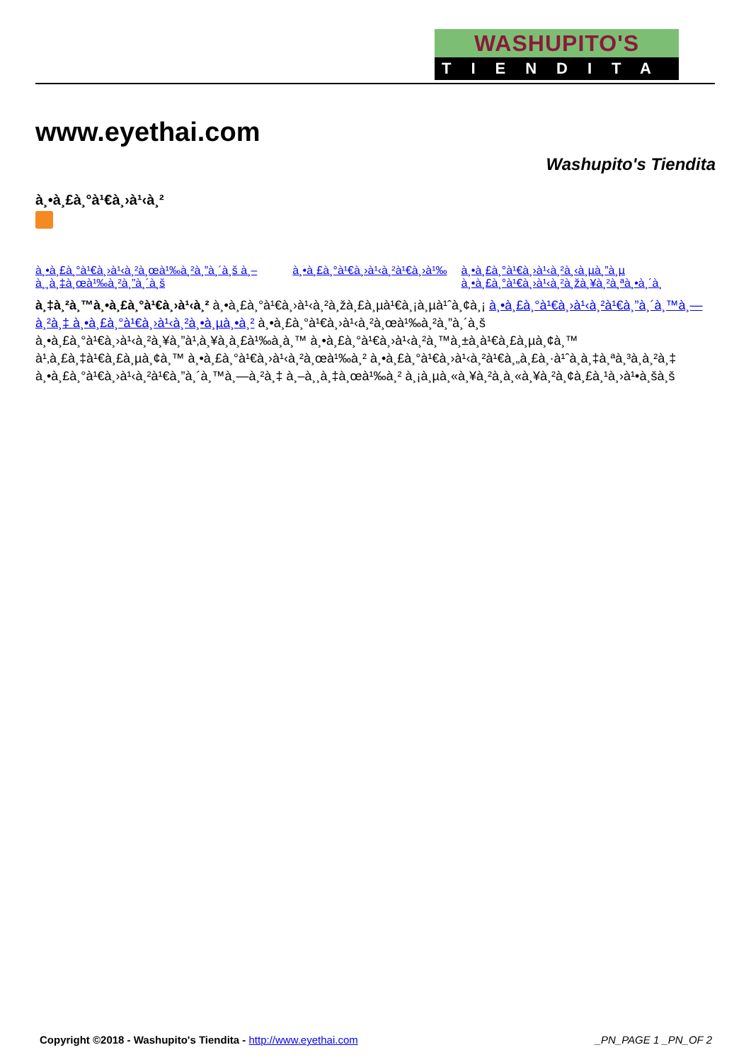WASHUPITO'S
TIENDITA
www.eyethai.com
Washupito's Tiendita
à¸•à¸£à¸°à¹€à¸›à¹‹à¸²
à¸•à¸£à¸°à¹€à¸›à¹‹à¸²à¸œà¹‰à¸²à¸”à¸´à¸š à¸–à¸¸à¸‡à¸œà¹‰à¸²à¸”à¸´à¸š à¸•à¸£à¸°à¹€à¸›à¹‹à¸²à¹€à¸›à¹‰ à¸•à¸£à¸°à¹€à¸›à¹‹à¸²à¸‹à¸µà¸”à¸µ à¸•à¸£à¸°à¹€à¸›à¹‹à¸²à¸žà¸¥à¸²à¸ªà¸•à¸´à¸
à¸‡à¸²à¸™à¸•à¸£à¸°à¹€à¸›à¹‹à¸² à¸•à¸£à¸°à¹€à¸›à¹‹à¸²à¸žà¸£à¸µà¹€à¸¡à¸µà¹ˆà¸¢à¸¡ à¸•à¸£à¸°à¹€à¸›à¹‹à¸²à¹€à¸”à¸´à¸™à¸—à¸²à¸‡ à¸•à¸£à¸°à¹€à¸›à¹‹à¸²à¸•à¸µà¸•à¸² à¸•à¸£à¸°à¹€à¸›à¹‹à¸²à¸œà¹‰à¸²à¸”à¸´à¸š à¸•à¸£à¸°à¹€à¸›à¹‹à¸²à¸¥à¸”à¹‚à¸¥à¸à¸£à¹‰à¸­à¸™ à¸•à¸£à¸°à¹€à¸›à¹‹à¸²à¸™à¸±à¸à¹€à¸£à¸µà¸¢à¸™ à¹‚à¸£à¸‡à¹€à¸£à¸µà¸¢à¸™ à¸•à¸£à¸°à¹€à¸›à¹‹à¸²à¸œà¹‰à¸² à¸•à¸£à¸°à¹€à¸›à¹‹à¸²à¹€à¸„à¸£à¸·à¹ˆà¸­à¸‡à¸ªà¸³à¸­à¸²à¸‡ à¸•à¸£à¸°à¹€à¸›à¹‹à¸²à¹€à¸”à¸´à¸™à¸—à¸²à¸‡ à¸–à¸¸à¸‡à¸œà¹‰à¸² à¸¡à¸µà¸«à¸¥à¸²à¸à¸«à¸¥à¸²à¸¢à¸£à¸¹à¸›à¹•à¸šà¸š
Copyright ©2018 - Washupito's Tiendita - http://www.eyethai.com _PN_PAGE 1 _PN_OF 2